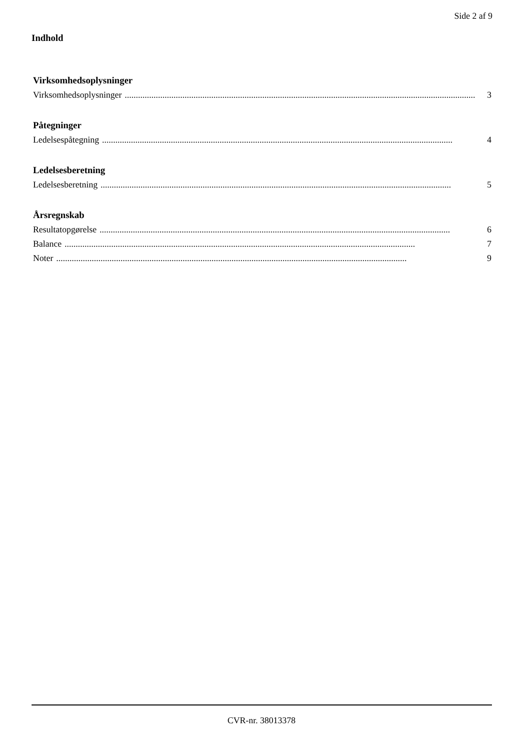Side 2 af 9
Indhold
Virksomhedsoplysninger
Virksomhedsoplysninger.............................................................................................................................................................. 3
Påtegninger
Ledelsespåtegning.............................................................................................................................................................. 4
Ledelsesberetning
Ledelsesberetning.............................................................................................................................................................. 5
Årsregnskab
Resultatopgørelse.............................................................................................................................................................. 6
Balance.............................................................................................................................................................. 7
Noter.............................................................................................................................................................. 9
CVR-nr. 38013378